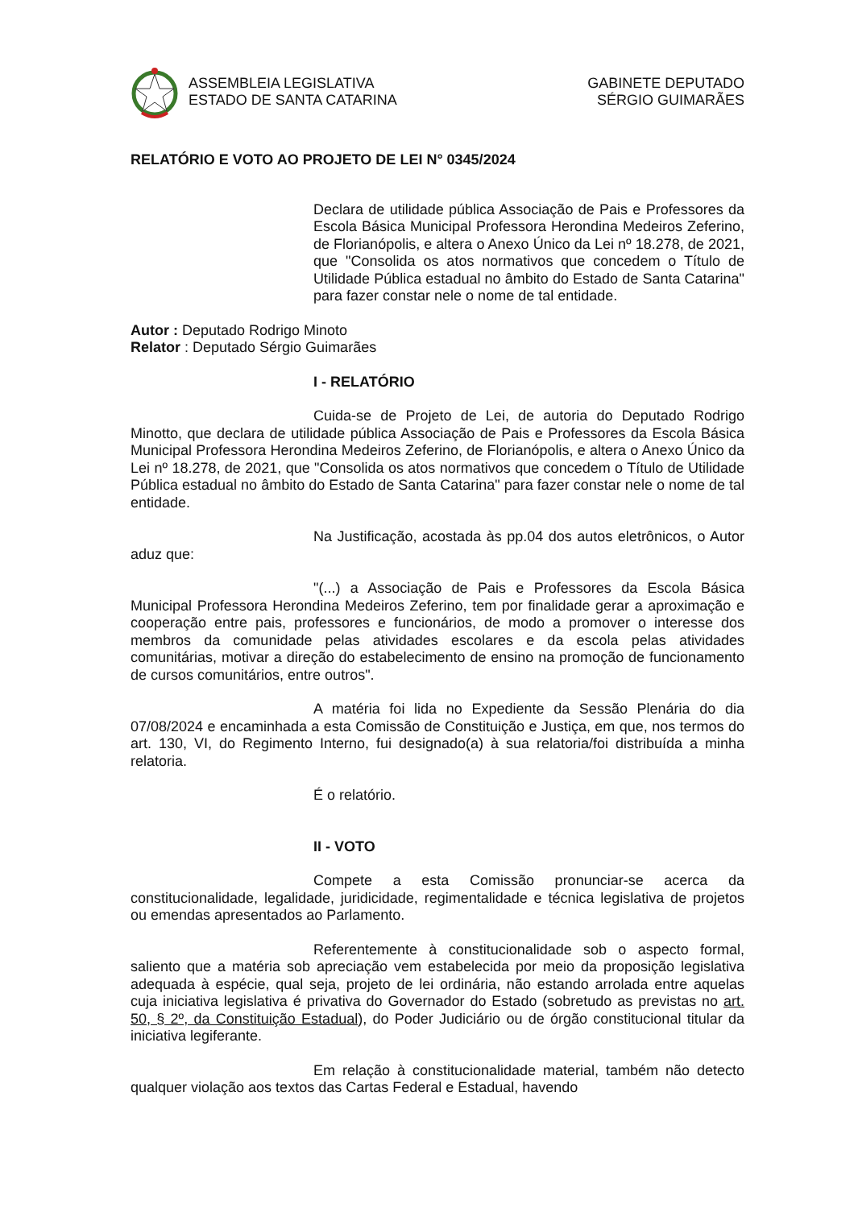ASSEMBLEIA LEGISLATIVA
ESTADO DE SANTA CATARINA
GABINETE DEPUTADO
SÉRGIO GUIMARÃES
RELATÓRIO E VOTO AO PROJETO DE LEI N° 0345/2024
Declara de utilidade pública Associação de Pais e Professores da Escola Básica Municipal Professora Herondina Medeiros Zeferino, de Florianópolis, e altera o Anexo Único da Lei nº 18.278, de 2021, que "Consolida os atos normativos que concedem o Título de Utilidade Pública estadual no âmbito do Estado de Santa Catarina" para fazer constar nele o nome de tal entidade.
Autor : Deputado Rodrigo Minoto
Relator : Deputado Sérgio Guimarães
I - RELATÓRIO
Cuida-se de Projeto de Lei, de autoria do Deputado Rodrigo Minotto, que declara de utilidade pública Associação de Pais e Professores da Escola Básica Municipal Professora Herondina Medeiros Zeferino, de Florianópolis, e altera o Anexo Único da Lei nº 18.278, de 2021, que "Consolida os atos normativos que concedem o Título de Utilidade Pública estadual no âmbito do Estado de Santa Catarina" para fazer constar nele o nome de tal entidade.
Na Justificação, acostada às pp.04 dos autos eletrônicos, o Autor aduz que:
"(...) a Associação de Pais e Professores da Escola Básica Municipal Professora Herondina Medeiros Zeferino, tem por finalidade gerar a aproximação e cooperação entre pais, professores e funcionários, de modo a promover o interesse dos membros da comunidade pelas atividades escolares e da escola pelas atividades comunitárias, motivar a direção do estabelecimento de ensino na promoção de funcionamento de cursos comunitários, entre outros".
A matéria foi lida no Expediente da Sessão Plenária do dia 07/08/2024 e encaminhada a esta Comissão de Constituição e Justiça, em que, nos termos do art. 130, VI, do Regimento Interno, fui designado(a) à sua relatoria/foi distribuída a minha relatoria.
É o relatório.
II - VOTO
Compete a esta Comissão pronunciar-se acerca da constitucionalidade, legalidade, juridicidade, regimentalidade e técnica legislativa de projetos ou emendas apresentados ao Parlamento.
Referentemente à constitucionalidade sob o aspecto formal, saliento que a matéria sob apreciação vem estabelecida por meio da proposição legislativa adequada à espécie, qual seja, projeto de lei ordinária, não estando arrolada entre aquelas cuja iniciativa legislativa é privativa do Governador do Estado (sobretudo as previstas no art. 50, § 2º, da Constituição Estadual), do Poder Judiciário ou de órgão constitucional titular da iniciativa legiferante.
Em relação à constitucionalidade material, também não detecto qualquer violação aos textos das Cartas Federal e Estadual, havendo